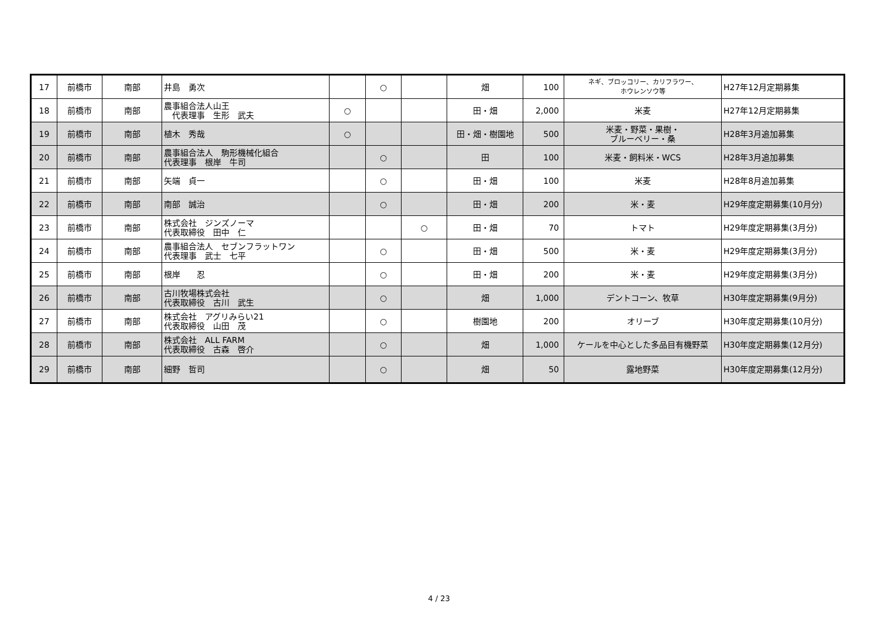| 17 | 前橋市 | 南部 | 井島 勇次 | | ○ | | 畑 | 100 | ネギ、ブロッコリー、カリフラワー、 ホウレンソウ等 | H27年12月定期募集 |
| 18 | 前橋市 | 南部 | 農事組合法人山王 代表理事 生形 武夫 | ○ | | | 田・畑 | 2,000 | 米麦 | H27年12月定期募集 |
| 19 | 前橋市 | 南部 | 植木 秀哉 | ○ | | | 田・畑・樹園地 | 500 | 米麦・野菜・果樹・ ブルーベリー・桑 | H28年3月追加募集 |
| 20 | 前橋市 | 南部 | 農事組合法人 駒形機械化組合 代表理事 根岸 牛司 | | ○ | | 田 | 100 | 米麦・飼料米・WCS | H28年3月追加募集 |
| 21 | 前橋市 | 南部 | 矢端 貞一 | | ○ | | 田・畑 | 100 | 米麦 | H28年8月追加募集 |
| 22 | 前橋市 | 南部 | 南部 誠治 | | ○ | | 田・畑 | 200 | 米・麦 | H29年度定期募集(10月分) |
| 23 | 前橋市 | 南部 | 株式会社 ジンズノーマ 代表取締役 田中 仁 | | | ○ | 田・畑 | 70 | トマト | H29年度定期募集(3月分) |
| 24 | 前橋市 | 南部 | 農事組合法人 セブンフラットワン 代表理事 武士 七平 | | ○ | | 田・畑 | 500 | 米・麦 | H29年度定期募集(3月分) |
| 25 | 前橋市 | 南部 | 根岸 忍 | | ○ | | 田・畑 | 200 | 米・麦 | H29年度定期募集(3月分) |
| 26 | 前橋市 | 南部 | 古川牧場株式会社 代表取締役 古川 武生 | | ○ | | 畑 | 1,000 | デントコーン、牧草 | H30年度定期募集(9月分) |
| 27 | 前橋市 | 南部 | 株式会社 アグリみらい21 代表取締役 山田 茂 | | ○ | | 樹園地 | 200 | オリーブ | H30年度定期募集(10月分) |
| 28 | 前橋市 | 南部 | 株式会社 ALL FARM 代表取締役 古森 啓介 | | ○ | | 畑 | 1,000 | ケールを中心とした多品目有機野菜 | H30年度定期募集(12月分) |
| 29 | 前橋市 | 南部 | 細野 哲司 | | ○ | | 畑 | 50 | 露地野菜 | H30年度定期募集(12月分) |
4 / 23